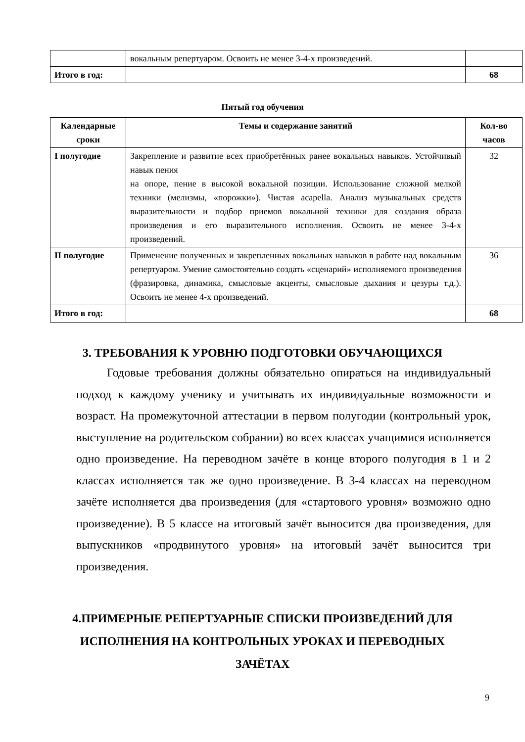| | вокальным репертуаром. Освоить не менее 3-4-х произведений. | |
| Итого в год: | | 68 |
Пятый год обучения
| Календарные сроки | Темы и содержание занятий | Кол-во часов |
| --- | --- | --- |
| I полугодие | Закрепление и развитие всех приобретённых ранее вокальных навыков. Устойчивый навык пения на опоре, пение в высокой вокальной позиции. Использование сложной мелкой техники (мелизмы, «порожки»). Чистая acapella. Анализ музыкальных средств выразительности и подбор приемов вокальной техники для создания образа произведения и его выразительного исполнения. Освоить не менее 3-4-х произведений. | 32 |
| II полугодие | Применение полученных и закрепленных вокальных навыков в работе над вокальным репертуаром. Умение самостоятельно создать «сценарий» исполняемого произведения (фразировка, динамика, смысловые акценты, смысловые дыхания и цезуры т.д.). Освоить не менее 4-х произведений. | 36 |
| Итого в год: | | 68 |
3. ТРЕБОВАНИЯ К УРОВНЮ ПОДГОТОВКИ ОБУЧАЮЩИХСЯ
Годовые требования должны обязательно опираться на индивидуальный подход к каждому ученику и учитывать их индивидуальные возможности и возраст. На промежуточной аттестации в первом полугодии (контрольный урок, выступление на родительском собрании) во всех классах учащимися исполняется одно произведение. На переводном зачёте в конце второго полугодия в 1 и 2 классах исполняется так же одно произведение. В 3-4 классах на переводном зачёте исполняется два произведения (для «стартового уровня» возможно одно произведение). В 5 классе на итоговый зачёт выносится два произведения, для выпускников «продвинутого уровня» на итоговый зачёт выносится три произведения.
4.ПРИМЕРНЫЕ РЕПЕРТУАРНЫЕ СПИСКИ ПРОИЗВЕДЕНИЙ ДЛЯ
ИСПОЛНЕНИЯ НА КОНТРОЛЬНЫХ УРОКАХ И ПЕРЕВОДНЫХ
ЗАЧЁТАХ
9